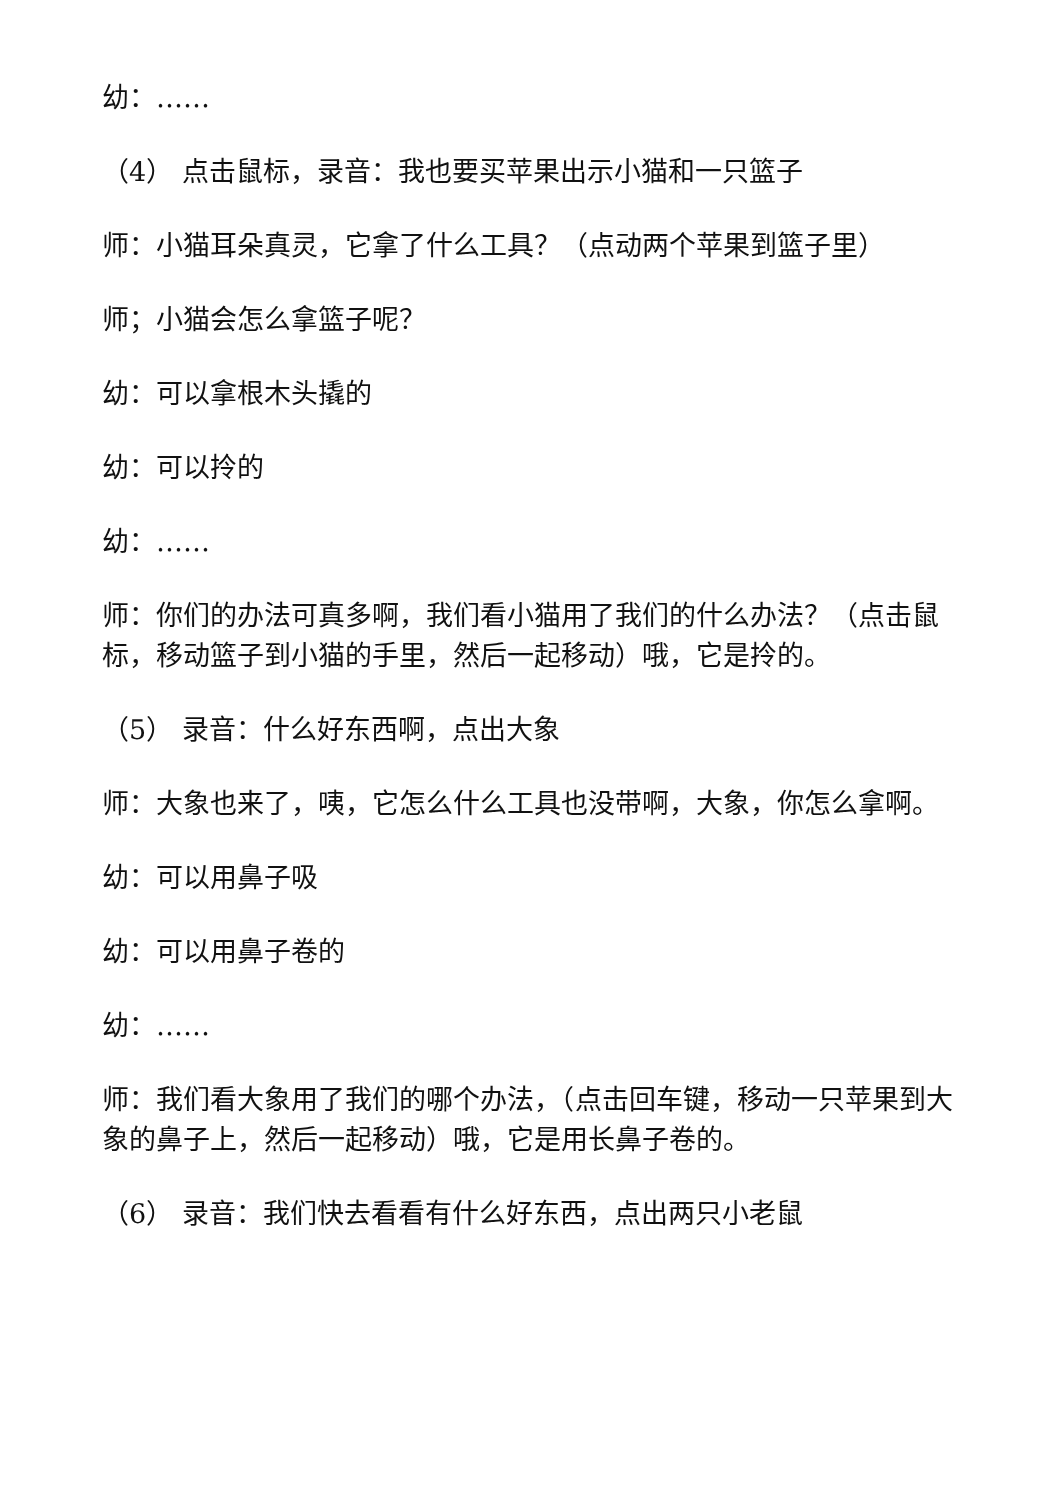幼：……
（4） 点击鼠标，录音：我也要买苹果出示小猫和一只篮子
师：小猫耳朵真灵，它拿了什么工具？（点动两个苹果到篮子里）
师；小猫会怎么拿篮子呢？
幼：可以拿根木头撬的
幼：可以拎的
幼：……
师：你们的办法可真多啊，我们看小猫用了我们的什么办法？（点击鼠标，移动篮子到小猫的手里，然后一起移动）哦，它是拎的。
（5） 录音：什么好东西啊，点出大象
师：大象也来了，咦，它怎么什么工具也没带啊，大象，你怎么拿啊。
幼：可以用鼻子吸
幼：可以用鼻子卷的
幼：……
师：我们看大象用了我们的哪个办法，（点击回车键，移动一只苹果到大象的鼻子上，然后一起移动）哦，它是用长鼻子卷的。
（6） 录音：我们快去看看有什么好东西，点出两只小老鼠